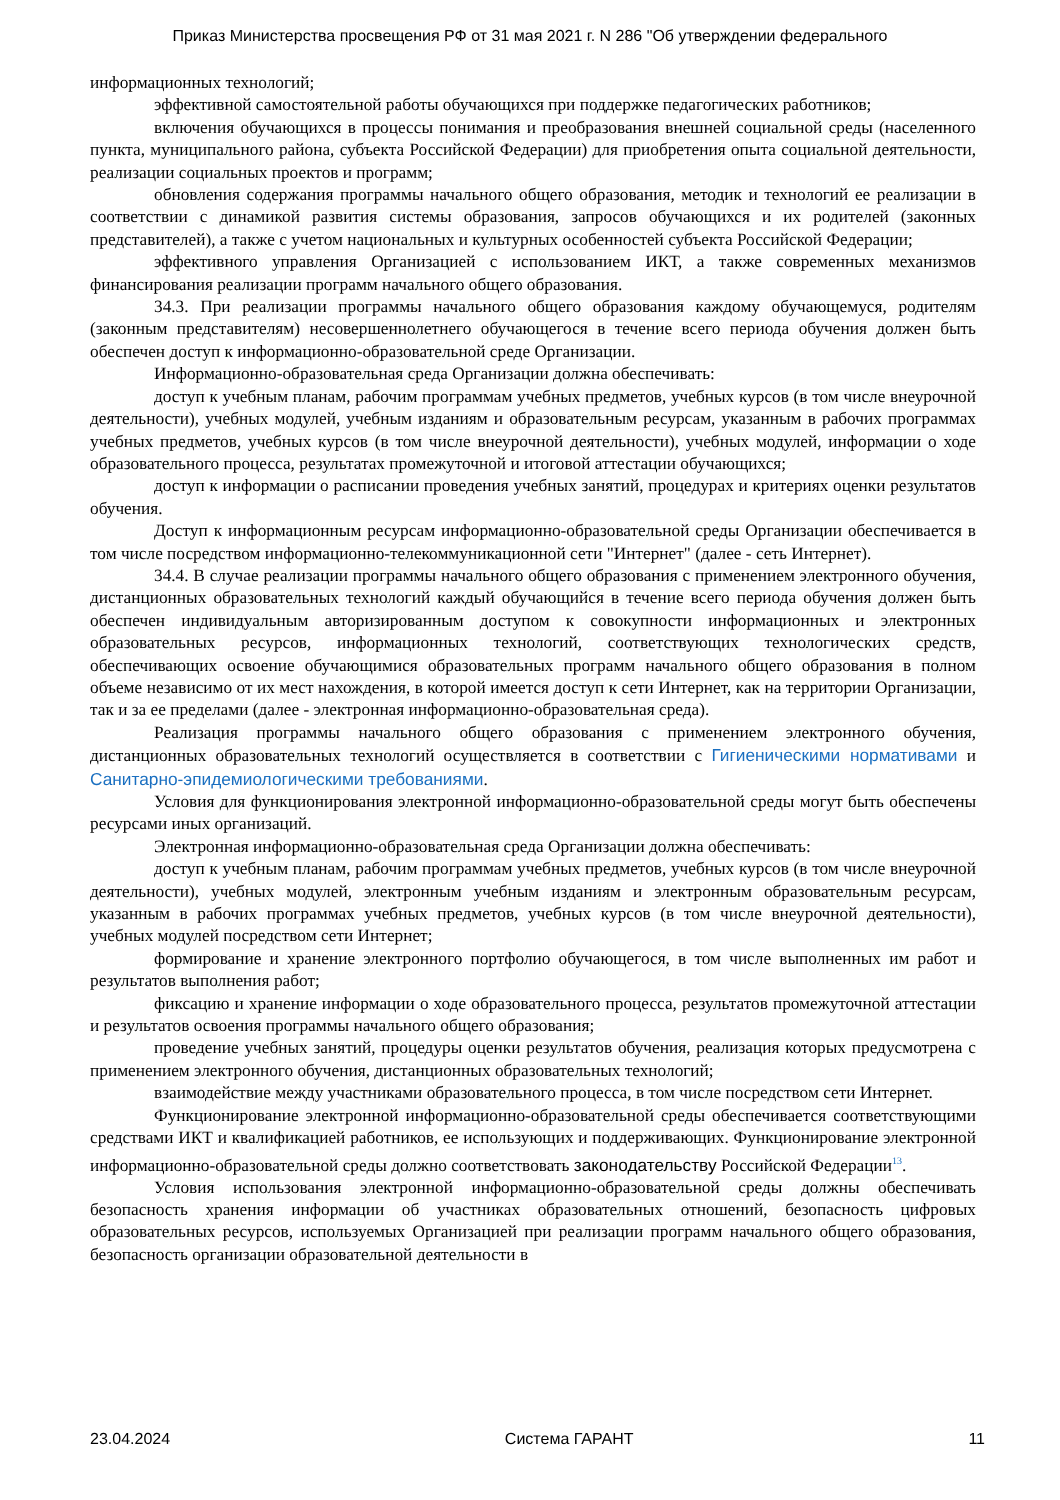Приказ Министерства просвещения РФ от 31 мая 2021 г. N 286 "Об утверждении федерального
информационных технологий;
эффективной самостоятельной работы обучающихся при поддержке педагогических работников;
включения обучающихся в процессы понимания и преобразования внешней социальной среды (населенного пункта, муниципального района, субъекта Российской Федерации) для приобретения опыта социальной деятельности, реализации социальных проектов и программ;
обновления содержания программы начального общего образования, методик и технологий ее реализации в соответствии с динамикой развития системы образования, запросов обучающихся и их родителей (законных представителей), а также с учетом национальных и культурных особенностей субъекта Российской Федерации;
эффективного управления Организацией с использованием ИКТ, а также современных механизмов финансирования реализации программ начального общего образования.
34.3. При реализации программы начального общего образования каждому обучающемуся, родителям (законным представителям) несовершеннолетнего обучающегося в течение всего периода обучения должен быть обеспечен доступ к информационно-образовательной среде Организации.
Информационно-образовательная среда Организации должна обеспечивать:
доступ к учебным планам, рабочим программам учебных предметов, учебных курсов (в том числе внеурочной деятельности), учебных модулей, учебным изданиям и образовательным ресурсам, указанным в рабочих программах учебных предметов, учебных курсов (в том числе внеурочной деятельности), учебных модулей, информации о ходе образовательного процесса, результатах промежуточной и итоговой аттестации обучающихся;
доступ к информации о расписании проведения учебных занятий, процедурах и критериях оценки результатов обучения.
Доступ к информационным ресурсам информационно-образовательной среды Организации обеспечивается в том числе посредством информационно-телекоммуникационной сети "Интернет" (далее - сеть Интернет).
34.4. В случае реализации программы начального общего образования с применением электронного обучения, дистанционных образовательных технологий каждый обучающийся в течение всего периода обучения должен быть обеспечен индивидуальным авторизированным доступом к совокупности информационных и электронных образовательных ресурсов, информационных технологий, соответствующих технологических средств, обеспечивающих освоение обучающимися образовательных программ начального общего образования в полном объеме независимо от их мест нахождения, в которой имеется доступ к сети Интернет, как на территории Организации, так и за ее пределами (далее - электронная информационно-образовательная среда).
Реализация программы начального общего образования с применением электронного обучения, дистанционных образовательных технологий осуществляется в соответствии с Гигиеническими нормативами и Санитарно-эпидемиологическими требованиями.
Условия для функционирования электронной информационно-образовательной среды могут быть обеспечены ресурсами иных организаций.
Электронная информационно-образовательная среда Организации должна обеспечивать:
доступ к учебным планам, рабочим программам учебных предметов, учебных курсов (в том числе внеурочной деятельности), учебных модулей, электронным учебным изданиям и электронным образовательным ресурсам, указанным в рабочих программах учебных предметов, учебных курсов (в том числе внеурочной деятельности), учебных модулей посредством сети Интернет;
формирование и хранение электронного портфолио обучающегося, в том числе выполненных им работ и результатов выполнения работ;
фиксацию и хранение информации о ходе образовательного процесса, результатов промежуточной аттестации и результатов освоения программы начального общего образования;
проведение учебных занятий, процедуры оценки результатов обучения, реализация которых предусмотрена с применением электронного обучения, дистанционных образовательных технологий;
взаимодействие между участниками образовательного процесса, в том числе посредством сети Интернет.
Функционирование электронной информационно-образовательной среды обеспечивается соответствующими средствами ИКТ и квалификацией работников, ее использующих и поддерживающих. Функционирование электронной информационно-образовательной среды должно соответствовать законодательству Российской Федерации<sup>13</sup>.
Условия использования электронной информационно-образовательной среды должны обеспечивать безопасность хранения информации об участниках образовательных отношений, безопасность цифровых образовательных ресурсов, используемых Организацией при реализации программ начального общего образования, безопасность организации образовательной деятельности в
23.04.2024 Система ГАРАНТ 11